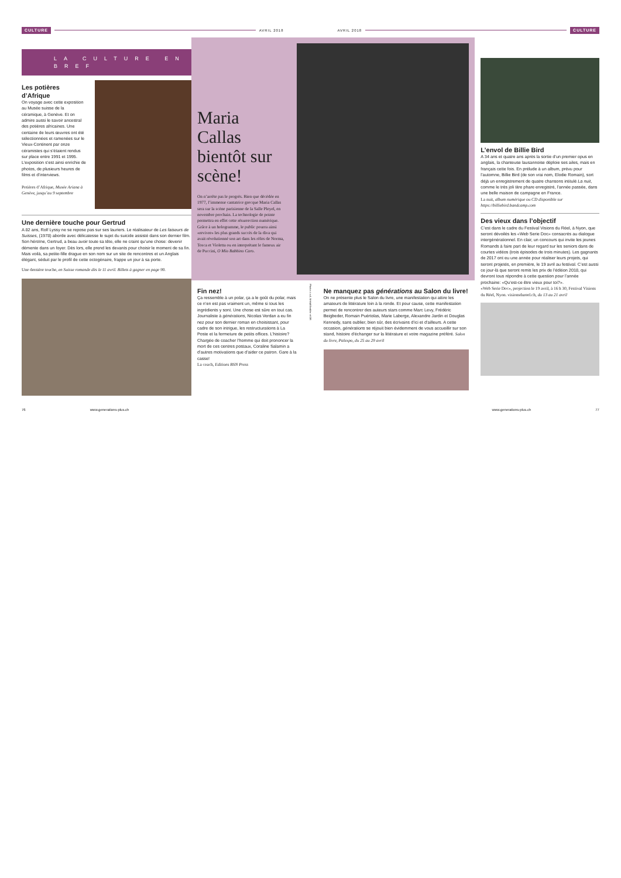CULTURE AVRIL 2018 AVRIL 2018 CULTURE
LA CULTURE EN BREF
Les potières d’Afrique
On voyage avec cette exposition au Musée suisse de la céramique, à Genève. Et on admire aussi le savoir ancestral des potières africaines. Une centaine de leurs œuvres ont été sélectionnées et ramenées sur le Vieux-Continent par onze céramistes qui s’étaient rendus sur place entre 1991 et 1995. L’exposition s’est ainsi enrichie de photos, de plusieurs heures de films et d’interviews.
Potières d’Afrique, Musée Ariana à Genève, jusqu’au 9 septembre
Une dernière touche pour Gertrud
A 82 ans, Rolf Lyssy ne se repose pas sur ses lauriers. Le réalisateur de Les faiseurs de Suisses, (1978) aborde avec délicatesse le sujet du suicide assisté dans son dernier film. Son héroïne, Gertrud, a beau avoir toute sa tête, elle ne craint qu’une chose: devenir démente dans un foyer. Dès lors, elle prend les devants pour choisir le moment de sa fin. Mais voilà, sa petite-fille drague en son nom sur un site de rencontres et un Anglais élégant, séduit par le profil de cette octogénaire, frappe un jour à sa porte.
Une dernière touche, en Suisse romande dès le 11 avril. Billets à gagner en page 90.
Maria Callas bientôt sur scène!
On n’arrête pas le progrès. Bien que décédée en 1977, l’immense cantatrice grecque Maria Callas sera sur la scène parisienne de la Salle Pleyel, en novembre prochain. La technologie de pointe permettra en effet cette résurrection numérique. Grâce à un hologramme, le public pourra ainsi «revivre» les plus grands succès de la diva qui avait révolutionné son art dans les rôles de Norma, Tosca et Violetta ou en interprétant le fameux air de Puccini, O Mio Babbino Caro.
Fin nez!
Ça ressemble à un polar, ça a le goût du polar, mais ce n’en est pas vraiment un, même si tous les ingrédients y sont. Une chose est sûre en tout cas. Journaliste à générations, Nicolas Verdan a eu fin nez pour son dernier roman en choisissant, pour cadre de son intrigue, les restructurations à La Poste et la fermeture de petits offices. L’histoire? Chargée de coacher l’homme qui doit prononcer la mort de ces centres postaux, Coraline Salamin a d’autres motivations que d’aider ce patron. Gare à la casse!
La coach, Editions BSN Press
Photos z.v.d., Mehdi Benkler et DR
Ne manquez pas générations au Salon du livre!
On ne présente plus le Salon du livre, une manifestation qui attire les amateurs de littérature loin à la ronde. Et pour cause, cette manifestation permet de rencontrer des auteurs stars comme Marc Levy, Frédéric Beigbeder, Romain Puértolas, Marie Laberge, Alexandre Jardin et Douglas Kennedy, sans oublier, bien sûr, des écrivains d’ici et d’ailleurs. A cette occasion, générations se réjouit bien évidemment de vous accueillir sur son stand, histoire d’échanger sur la littérature et votre magazine préféré. Salon du livre, Palexpo, du 25 au 29 avril
L’envol de Billie Bird
A 34 ans et quatre ans après la sortie d’un premier opus en anglais, la chanteuse lausannoise déploie ses ailes, mais en français cette fois. En prélude à un album, prévu pour l’automne, Billie Bird (de son vrai nom, Elodie Romain), sort déjà un enregistrement de quatre chansons intitulé La nuit, comme le très joli titre phare enregistré, l’année passée, dans une belle maison de campagne en France.
La nuit, album numérique ou CD disponible sur https://billiebird.bandcamp.com
Des vieux dans l’objectif
C’est dans le cadre du Festival Visions du Réel, à Nyon, que seront dévoilés les «Web Serie Doc» consacrés au dialogue intergénérationnel. En clair, un concours qui invite les jeunes Romands à faire part de leur regard sur les seniors dans de courtes vidéos (trois épisodes de trois minutes). Les gagnants de 2017 ont eu une année pour réaliser leurs projets, qui seront projetés, en première, le 19 avril au festival. C’est aussi ce jour-là que seront remis les prix de l’édition 2018, qui devront tous répondre à cette question pour l’année prochaine: «Qu’est-ce être vieux pour toi?».
«Web Serie Doc», projection le 19 avril, à 16 h 30, Festival Visions du Réel, Nyon. visionsdureel.ch, du 13 au 21 avril
76 www.generations-plus.ch www.generations-plus.ch 77